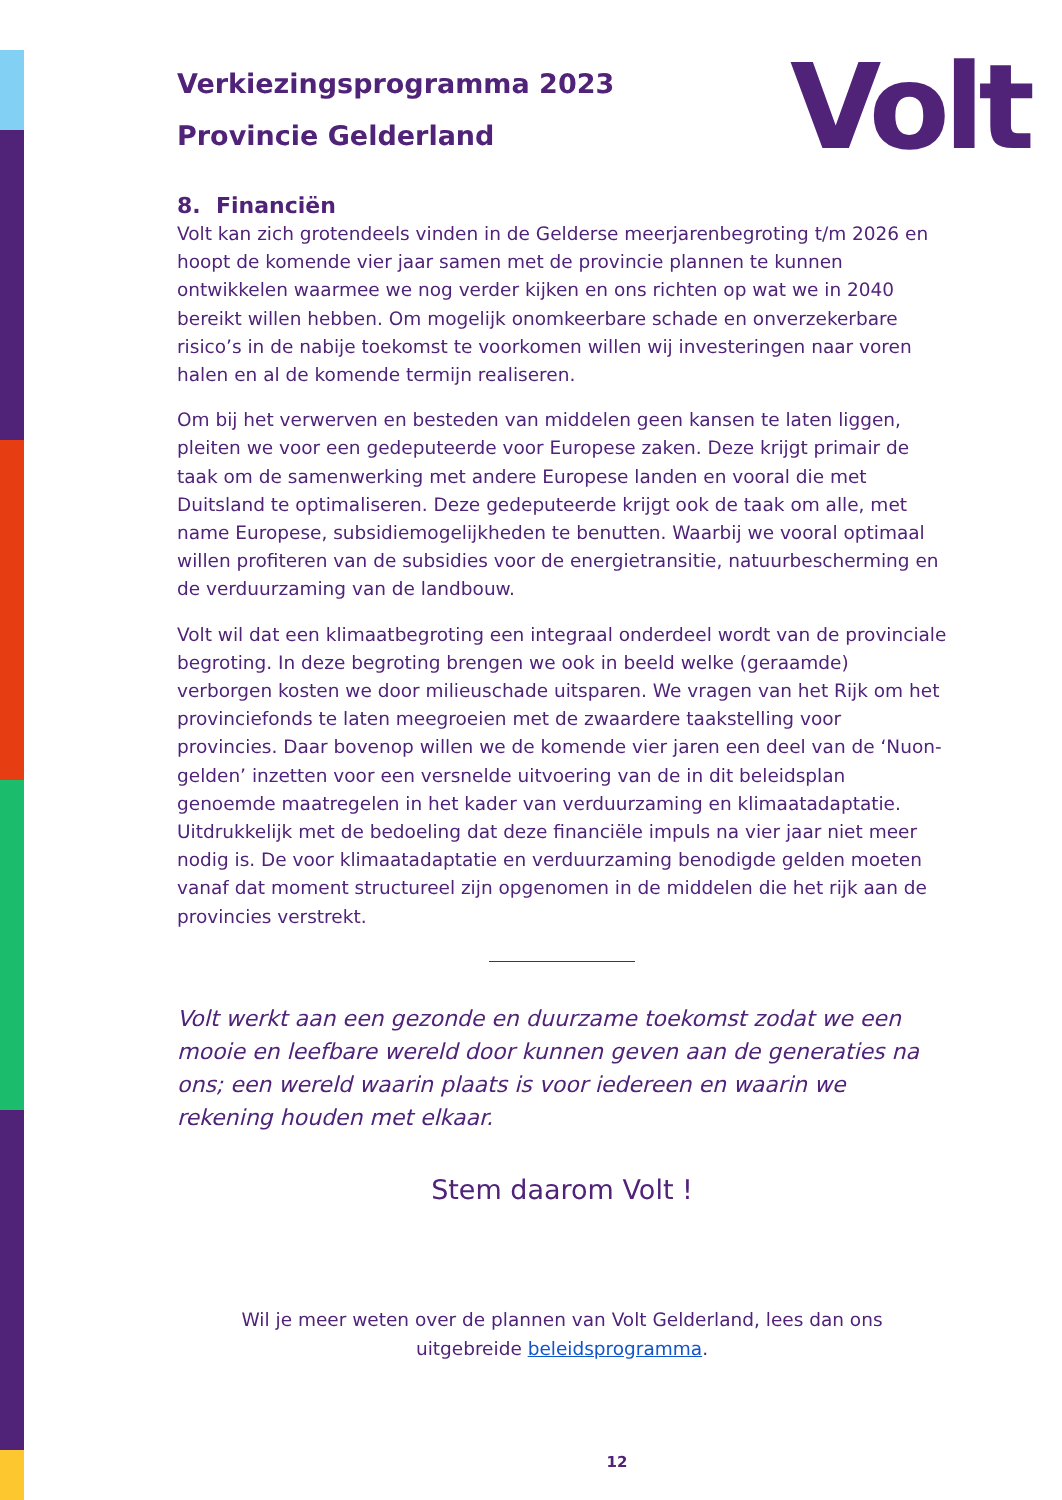Volt
Verkiezingsprogramma 2023
Provincie Gelderland
8. Financiën
Volt kan zich grotendeels vinden in de Gelderse meerjarenbegroting t/m 2026 en hoopt de komende vier jaar samen met de provincie plannen te kunnen ontwikkelen waarmee we nog verder kijken en ons richten op wat we in 2040 bereikt willen hebben. Om mogelijk onomkeerbare schade en onverzekerbare risico’s in de nabije toekomst te voorkomen willen wij investeringen naar voren halen en al de komende termijn realiseren.
Om bij het verwerven en besteden van middelen geen kansen te laten liggen, pleiten we voor een gedeputeerde voor Europese zaken. Deze krijgt primair de taak om de samenwerking met andere Europese landen en vooral die met Duitsland te optimaliseren. Deze gedeputeerde krijgt ook de taak om alle, met name Europese, subsidiemogelijkheden te benutten. Waarbij we vooral optimaal willen profiteren van de subsidies voor de energietransitie, natuurbescherming en de verduurzaming van de landbouw.
Volt wil dat een klimaatbegroting een integraal onderdeel wordt van de provinciale begroting. In deze begroting brengen we ook in beeld welke (geraamde) verborgen kosten we door milieuschade uitsparen. We vragen van het Rijk om het provinciefonds te laten meegroeien met de zwaardere taakstelling voor provincies. Daar bovenop willen we de komende vier jaren een deel van de ‘Nuon-gelden’ inzetten voor een versnelde uitvoering van de in dit beleidsplan genoemde maatregelen in het kader van verduurzaming en klimaatadaptatie. Uitdrukkelijk met de bedoeling dat deze financiële impuls na vier jaar niet meer nodig is. De voor klimaatadaptatie en verduurzaming benodigde gelden moeten vanaf dat moment structureel zijn opgenomen in de middelen die het rijk aan de provincies verstrekt.
Volt werkt aan een gezonde en duurzame toekomst zodat we een mooie en leefbare wereld door kunnen geven aan de generaties na ons; een wereld waarin plaats is voor iedereen en waarin we rekening houden met elkaar.
Stem daarom Volt !
Wil je meer weten over de plannen van Volt Gelderland, lees dan ons
uitgebreide beleidsprogramma.
12